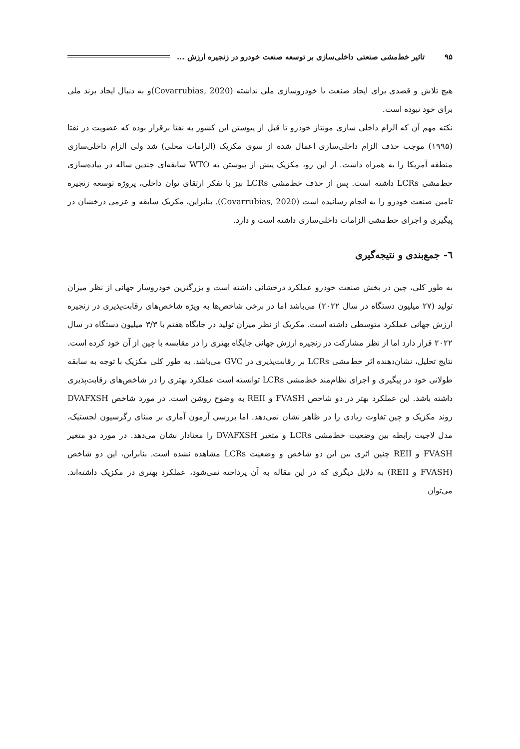۹۵ تاثیر خط‌مشی صنعتی داخلی‌سازی بر توسعه صنعت خودرو در زنجیره ارزش ...
هیچ تلاش و قصدی برای ایجاد صنعت یا خودروسازی ملی نداشته (Covarrubias, 2020)و به دنبال ایجاد برند ملی برای خود نبوده است.
نکته مهم آن که الزام داخلی سازی مونتاژ خودرو تا قبل از پیوستن این کشور به نفتا برقرار بوده که عضویت در نفتا (۱۹۹۵) موجب حذف الزام داخلی‌سازی اعمال شده از سوی مکزیک (الزامات محلی) شد ولی الزام داخلی‌سازی منطقه آمریکا را به همراه داشت. از این رو، مکزیک پیش از پیوستن به WTO سابقه‌ای چندین ساله در پیاده‌سازی خط‌مشی LCRs داشته است. پس از حذف خط‌مشی LCRs نیز با تفکر ارتقای توان داخلی، پروژه توسعه زنجیره تامین صنعت خودرو را به انجام رسانیده است (Covarrubias, 2020). بنابراین، مکزیک سابقه و عزمی درخشان در پیگیری و اجرای خط‌مشی الزامات داخلی‌سازی داشته است و دارد.
٦- جمع‌بندی و نتیجه‌گیری
به طور کلی، چین در بخش صنعت خودرو عملکرد درخشانی داشته است و بزرگترین خودروساز جهانی از نظر میزان تولید (۲۷ میلیون دستگاه در سال ۲۰۲۲) می‌باشد اما در برخی شاخص‌ها به ویژه شاخص‌های رقابت‌پذیری در زنجیره ارزش جهانی عملکرد متوسطی داشته است. مکزیک از نظر میزان تولید در جایگاه هفتم با ۳/۳ میلیون دستگاه در سال ۲۰۲۲ قرار دارد اما از نظر مشارکت در زنجیره ارزش جهانی جایگاه بهتری را در مقایسه با چین از آن خود کرده است.
نتایج تحلیل، نشان‌دهنده اثر خط‌مشی LCRs بر رقابت‌پذیری در GVC می‌باشد. به طور کلی مکزیک با توجه به سابقه طولانی خود در پیگیری و اجرای نظام‌مند خط‌مشی LCRs توانسته است عملکرد بهتری را در شاخص‌های رقابت‌پذیری داشته باشد. این عملکرد بهتر در دو شاخص FVASH و REII به وضوح روشن است. در مورد شاخص DVAFXSH روند مکزیک و چین تفاوت زیادی را در ظاهر نشان نمی‌دهد. اما بررسی آزمون آماری بر مبنای رگرسیون لجستیک، مدل لاجیت رابطه بین وضعیت خط‌مشی LCRs و متغیر DVAFXSH را معنادار نشان می‌دهد. در مورد دو متغیر FVASH و REII چنین اثری بین این دو شاخص و وضعیت LCRs مشاهده نشده است. بنابراین، این دو شاخص (FVASH و REII) به دلایل دیگری که در این مقاله به آن پرداخته نمی‌شود، عملکرد بهتری در مکزیک داشته‌اند. می‌توان